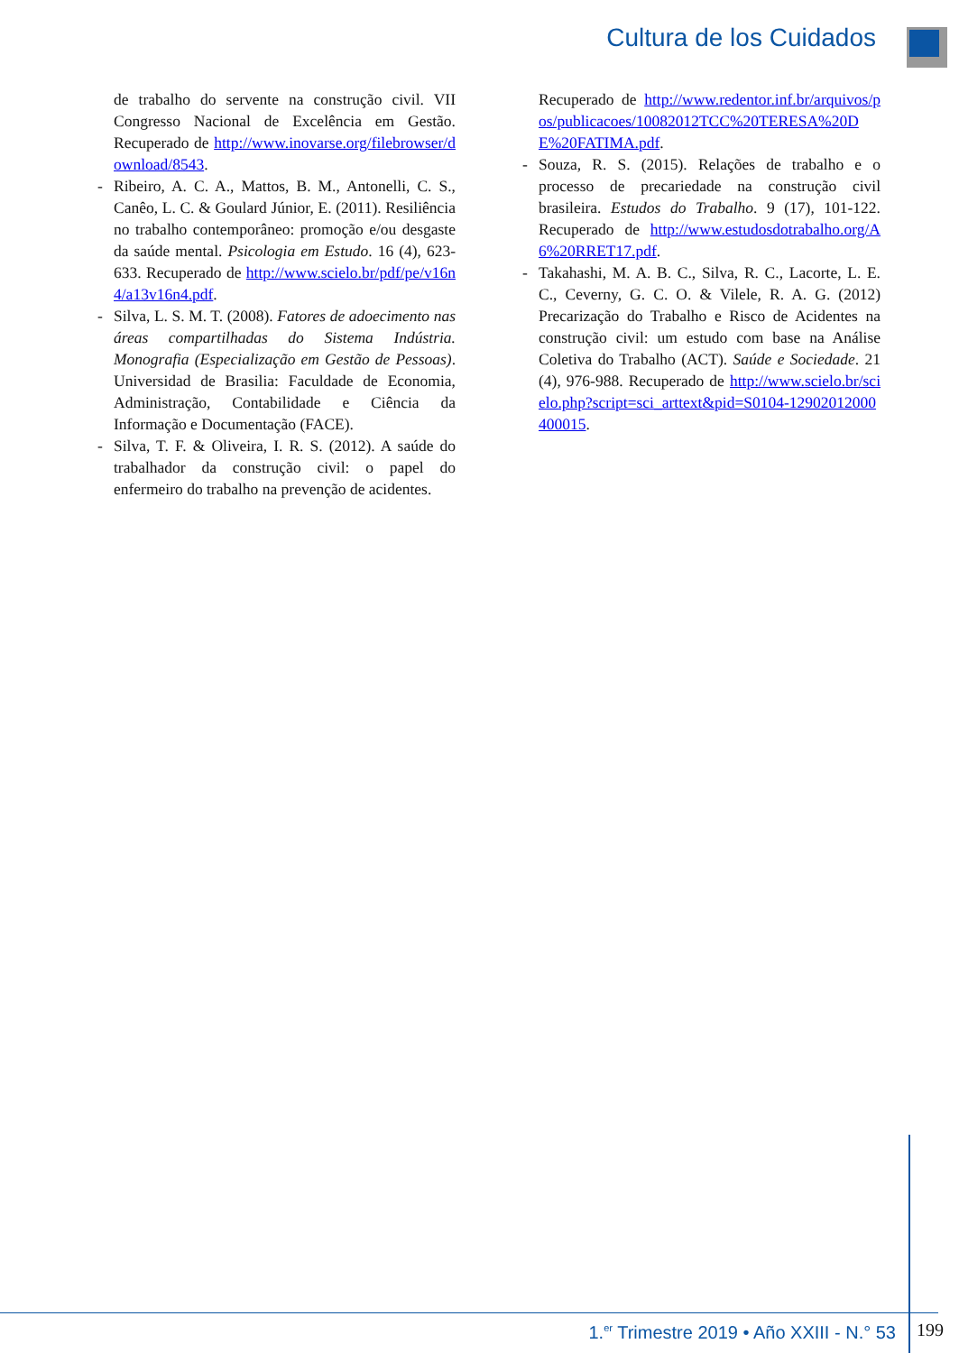Cultura de los Cuidados
de trabalho do servente na construção civil. VII Congresso Nacional de Excelência em Gestão. Recuperado de http://www.inovarse.org/filebrowser/download/8543.
- Ribeiro, A. C. A., Mattos, B. M., Antonelli, C. S., Canêo, L. C. & Goulard Júnior, E. (2011). Resiliência no trabalho contemporâneo: promoção e/ou desgaste da saúde mental. Psicologia em Estudo. 16 (4), 623-633. Recuperado de http://www.scielo.br/pdf/pe/v16n4/a13v16n4.pdf.
- Silva, L. S. M. T. (2008). Fatores de adoecimento nas áreas compartilhadas do Sistema Indústria. Monografia (Especialização em Gestão de Pessoas). Universidad de Brasilia: Faculdade de Economia, Administração, Contabilidade e Ciência da Informação e Documentação (FACE).
- Silva, T. F. & Oliveira, I. R. S. (2012). A saúde do trabalhador da construção civil: o papel do enfermeiro do trabalho na prevenção de acidentes.
Recuperado de http://www.redentor.inf.br/arquivos/pos/publicacoes/10082012TCC%20TERESA%20DE%20FATIMA.pdf.
- Souza, R. S. (2015). Relações de trabalho e o processo de precariedade na construção civil brasileira. Estudos do Trabalho. 9 (17), 101-122. Recuperado de http://www.estudosdotrabalho.org/A6%20RRET17.pdf.
- Takahashi, M. A. B. C., Silva, R. C., Lacorte, L. E. C., Ceverny, G. C. O. & Vilele, R. A. G. (2012) Precarização do Trabalho e Risco de Acidentes na construção civil: um estudo com base na Análise Coletiva do Trabalho (ACT). Saúde e Sociedade. 21 (4), 976-988. Recuperado de http://www.scielo.br/scielo.php?script=sci_arttext&pid=S0104-12902012000400015.
1.<sup>er</sup> Trimestre 2019 • Año XXIII - N.° 53
199